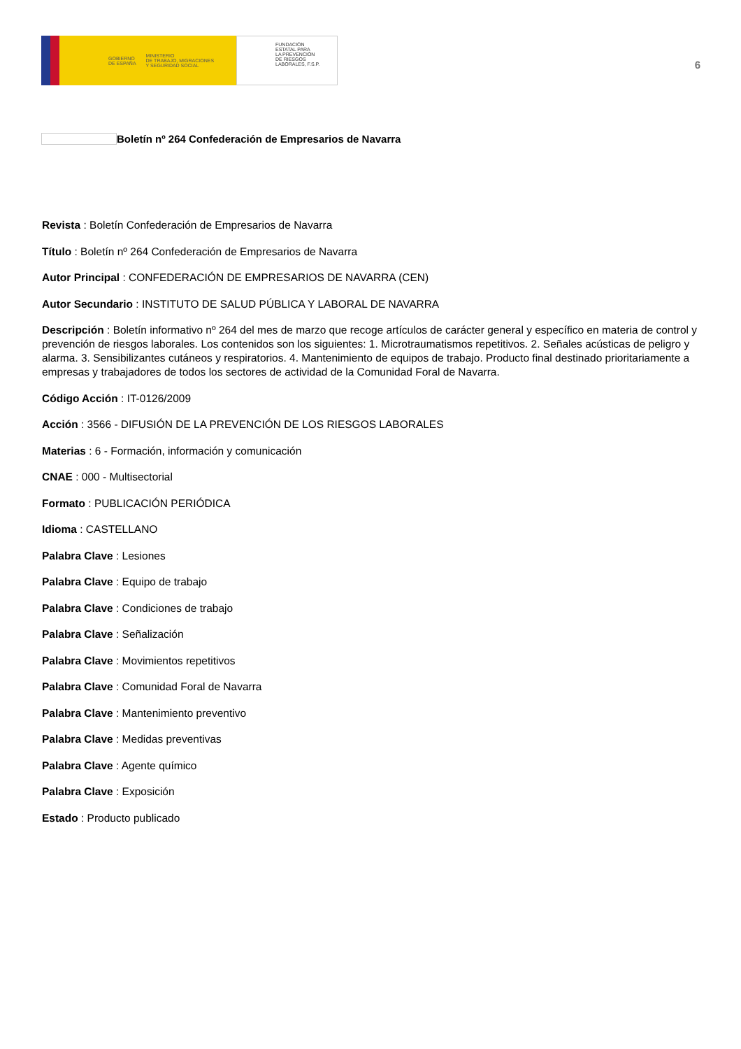GOBIERNO
DE ESPAÑA
MINISTERIO
DE TRABAJO, MIGRACIONES
Y SEGURIDAD SOCIAL
FUNDACIÓN
ESTATAL PARA
LA PREVENCIÓN
DE RIESGOS
LABORALES, F.S.P.
6
Boletín nº 264 Confederación de Empresarios de Navarra
Revista : Boletín Confederación de Empresarios de Navarra
Título : Boletín nº 264 Confederación de Empresarios de Navarra
Autor Principal : CONFEDERACIÓN DE EMPRESARIOS DE NAVARRA (CEN)
Autor Secundario : INSTITUTO DE SALUD PÚBLICA Y LABORAL DE NAVARRA
Descripción : Boletín informativo nº 264 del mes de marzo que recoge artículos de carácter general y específico en materia de control y prevención de riesgos laborales. Los contenidos son los siguientes: 1. Microtraumatismos repetitivos. 2. Señales acústicas de peligro y alarma. 3. Sensibilizantes cutáneos y respiratorios. 4. Mantenimiento de equipos de trabajo. Producto final destinado prioritariamente a empresas y trabajadores de todos los sectores de actividad de la Comunidad Foral de Navarra.
Código Acción : IT-0126/2009
Acción : 3566 - DIFUSIÓN DE LA PREVENCIÓN DE LOS RIESGOS LABORALES
Materias : 6 - Formación, información y comunicación
CNAE : 000 - Multisectorial
Formato : PUBLICACIÓN PERIÓDICA
Idioma : CASTELLANO
Palabra Clave : Lesiones
Palabra Clave : Equipo de trabajo
Palabra Clave : Condiciones de trabajo
Palabra Clave : Señalización
Palabra Clave : Movimientos repetitivos
Palabra Clave : Comunidad Foral de Navarra
Palabra Clave : Mantenimiento preventivo
Palabra Clave : Medidas preventivas
Palabra Clave : Agente químico
Palabra Clave : Exposición
Estado : Producto publicado